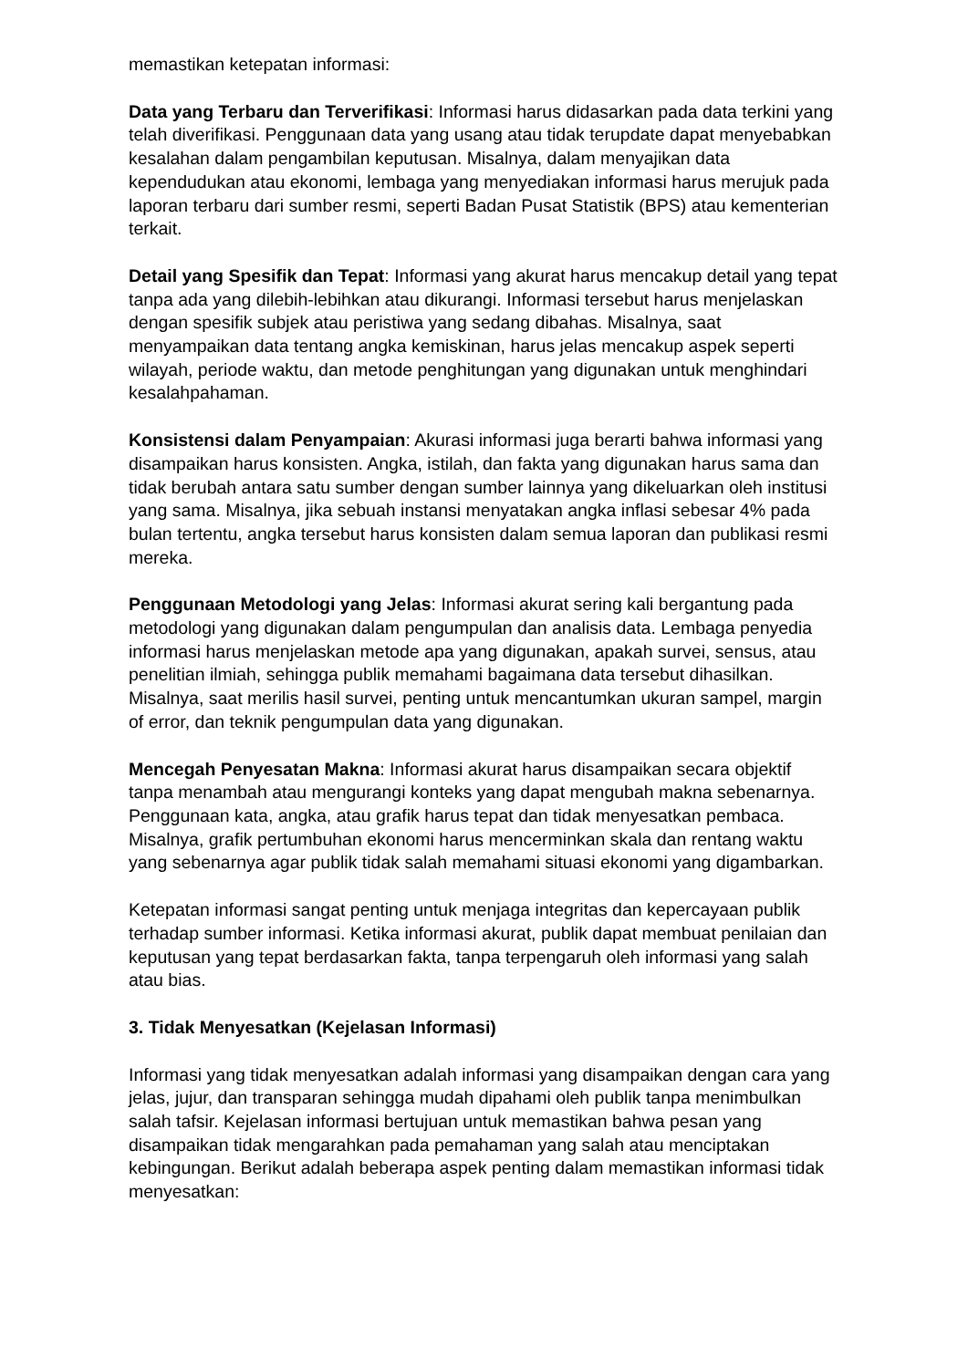memastikan ketepatan informasi:
Data yang Terbaru dan Terverifikasi: Informasi harus didasarkan pada data terkini yang telah diverifikasi. Penggunaan data yang usang atau tidak terupdate dapat menyebabkan kesalahan dalam pengambilan keputusan. Misalnya, dalam menyajikan data kependudukan atau ekonomi, lembaga yang menyediakan informasi harus merujuk pada laporan terbaru dari sumber resmi, seperti Badan Pusat Statistik (BPS) atau kementerian terkait.
Detail yang Spesifik dan Tepat: Informasi yang akurat harus mencakup detail yang tepat tanpa ada yang dilebih-lebihkan atau dikurangi. Informasi tersebut harus menjelaskan dengan spesifik subjek atau peristiwa yang sedang dibahas. Misalnya, saat menyampaikan data tentang angka kemiskinan, harus jelas mencakup aspek seperti wilayah, periode waktu, dan metode penghitungan yang digunakan untuk menghindari kesalahpahaman.
Konsistensi dalam Penyampaian: Akurasi informasi juga berarti bahwa informasi yang disampaikan harus konsisten. Angka, istilah, dan fakta yang digunakan harus sama dan tidak berubah antara satu sumber dengan sumber lainnya yang dikeluarkan oleh institusi yang sama. Misalnya, jika sebuah instansi menyatakan angka inflasi sebesar 4% pada bulan tertentu, angka tersebut harus konsisten dalam semua laporan dan publikasi resmi mereka.
Penggunaan Metodologi yang Jelas: Informasi akurat sering kali bergantung pada metodologi yang digunakan dalam pengumpulan dan analisis data. Lembaga penyedia informasi harus menjelaskan metode apa yang digunakan, apakah survei, sensus, atau penelitian ilmiah, sehingga publik memahami bagaimana data tersebut dihasilkan. Misalnya, saat merilis hasil survei, penting untuk mencantumkan ukuran sampel, margin of error, dan teknik pengumpulan data yang digunakan.
Mencegah Penyesatan Makna: Informasi akurat harus disampaikan secara objektif tanpa menambah atau mengurangi konteks yang dapat mengubah makna sebenarnya. Penggunaan kata, angka, atau grafik harus tepat dan tidak menyesatkan pembaca. Misalnya, grafik pertumbuhan ekonomi harus mencerminkan skala dan rentang waktu yang sebenarnya agar publik tidak salah memahami situasi ekonomi yang digambarkan.
Ketepatan informasi sangat penting untuk menjaga integritas dan kepercayaan publik terhadap sumber informasi. Ketika informasi akurat, publik dapat membuat penilaian dan keputusan yang tepat berdasarkan fakta, tanpa terpengaruh oleh informasi yang salah atau bias.
3. Tidak Menyesatkan (Kejelasan Informasi)
Informasi yang tidak menyesatkan adalah informasi yang disampaikan dengan cara yang jelas, jujur, dan transparan sehingga mudah dipahami oleh publik tanpa menimbulkan salah tafsir. Kejelasan informasi bertujuan untuk memastikan bahwa pesan yang disampaikan tidak mengarahkan pada pemahaman yang salah atau menciptakan kebingungan. Berikut adalah beberapa aspek penting dalam memastikan informasi tidak menyesatkan: